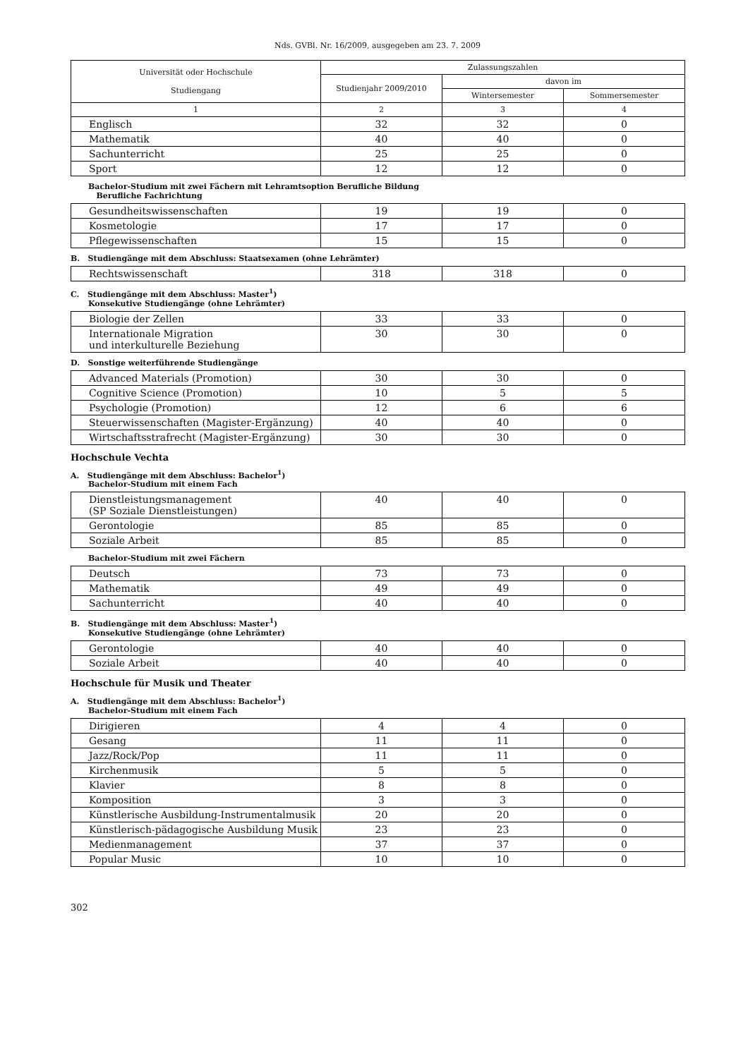Nds. GVBl. Nr. 16/2009, ausgegeben am 23. 7. 2009
| Universität oder Hochschule Studiengang | Zulassungszahlen | | |
| --- | --- | --- | --- |
| | Studienjahr 2009/2010 | davon im | |
| | | Wintersemester | Sommersemester |
| 1 | 2 | 3 | 4 |
| Englisch | 32 | 32 | 0 |
| Mathematik | 40 | 40 | 0 |
| Sachunterricht | 25 | 25 | 0 |
| Sport | 12 | 12 | 0 |
Bachelor-Studium mit zwei Fächern mit Lehramtsoption Berufliche Bildung
Berufliche Fachrichtung
| Gesundheitswissenschaften | 19 | 19 | 0 |
| Kosmetologie | 17 | 17 | 0 |
| Pflegewissenschaften | 15 | 15 | 0 |
B. Studiengänge mit dem Abschluss: Staatsexamen (ohne Lehrämter)
| Rechtswissenschaft | 318 | 318 | 0 |
C. Studiengänge mit dem Abschluss: Master<sup>1</sup>)
Konsekutive Studiengänge (ohne Lehrämter)
| Biologie der Zellen | 33 | 33 | 0 |
| Internationale Migration und interkulturelle Beziehung | 30 | 30 | 0 |
D. Sonstige weiterführende Studiengänge
| Advanced Materials (Promotion) | 30 | 30 | 0 |
| Cognitive Science (Promotion) | 10 | 5 | 5 |
| Psychologie (Promotion) | 12 | 6 | 6 |
| Steuerwissenschaften (Magister-Ergänzung) | 40 | 40 | 0 |
| Wirtschaftsstrafrecht (Magister-Ergänzung) | 30 | 30 | 0 |
Hochschule Vechta
A. Studiengänge mit dem Abschluss: Bachelor<sup>1</sup>)
Bachelor-Studium mit einem Fach
| Dienstleistungsmanagement (SP Soziale Dienstleistungen) | 40 | 40 | 0 |
| Gerontologie | 85 | 85 | 0 |
| Soziale Arbeit | 85 | 85 | 0 |
Bachelor-Studium mit zwei Fächern
| Deutsch | 73 | 73 | 0 |
| Mathematik | 49 | 49 | 0 |
| Sachunterricht | 40 | 40 | 0 |
B. Studiengänge mit dem Abschluss: Master<sup>1</sup>)
Konsekutive Studiengänge (ohne Lehrämter)
| Gerontologie | 40 | 40 | 0 |
| Soziale Arbeit | 40 | 40 | 0 |
Hochschule für Musik und Theater
A. Studiengänge mit dem Abschluss: Bachelor<sup>1</sup>)
Bachelor-Studium mit einem Fach
| Dirigieren | 4 | 4 | 0 |
| Gesang | 11 | 11 | 0 |
| Jazz/Rock/Pop | 11 | 11 | 0 |
| Kirchenmusik | 5 | 5 | 0 |
| Klavier | 8 | 8 | 0 |
| Komposition | 3 | 3 | 0 |
| Künstlerische Ausbildung-Instrumentalmusik | 20 | 20 | 0 |
| Künstlerisch-pädagogische Ausbildung Musik | 23 | 23 | 0 |
| Medienmanagement | 37 | 37 | 0 |
| Popular Music | 10 | 10 | 0 |
302